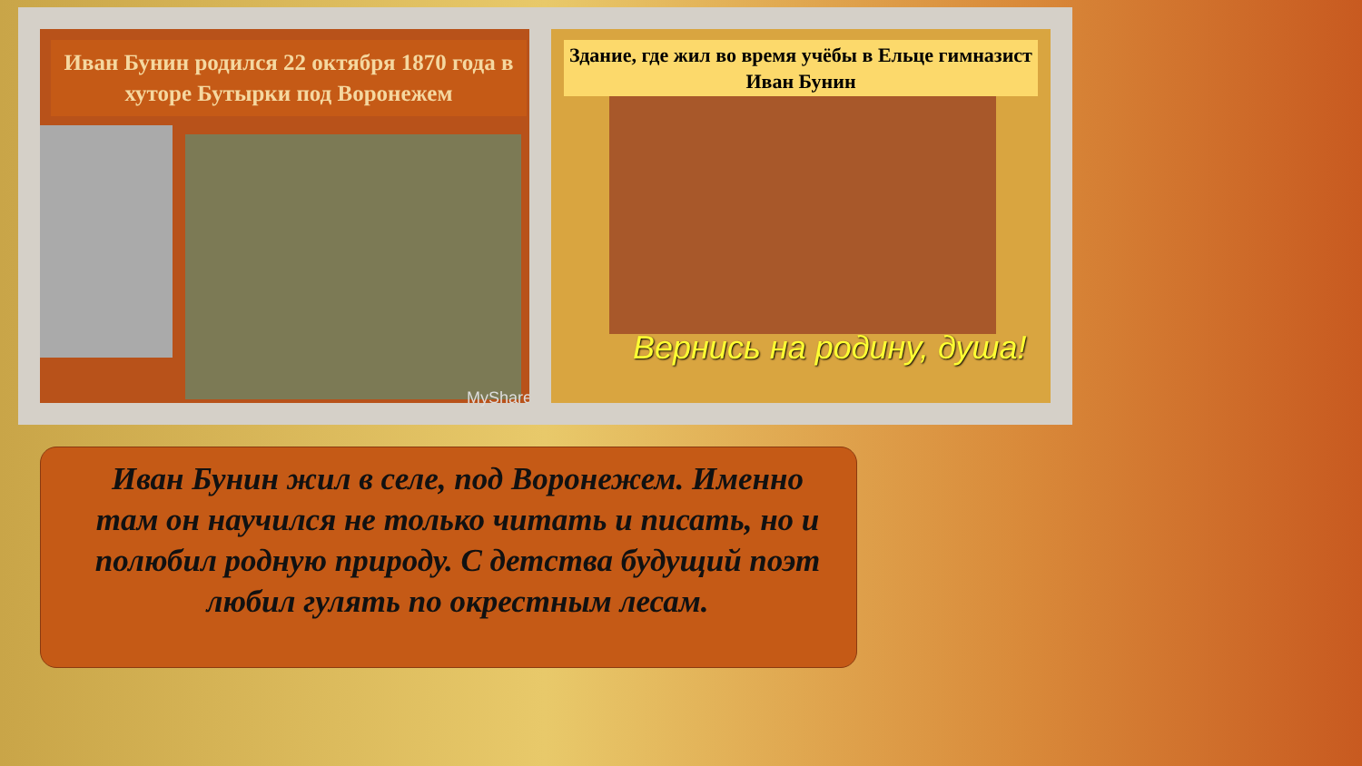Иван Бунин родился 22 октября 1870 года в хуторе Бутырки под Воронежем
MyShared
Здание, где жил во время учёбы в Ельце гимназист Иван Бунин
Вернись на родину, душа!
Иван Бунин жил в селе, под Воронежем. Именно там он научился не только читать и писать, но и полюбил родную природу. С детства будущий поэт любил гулять по окрестным лесам.